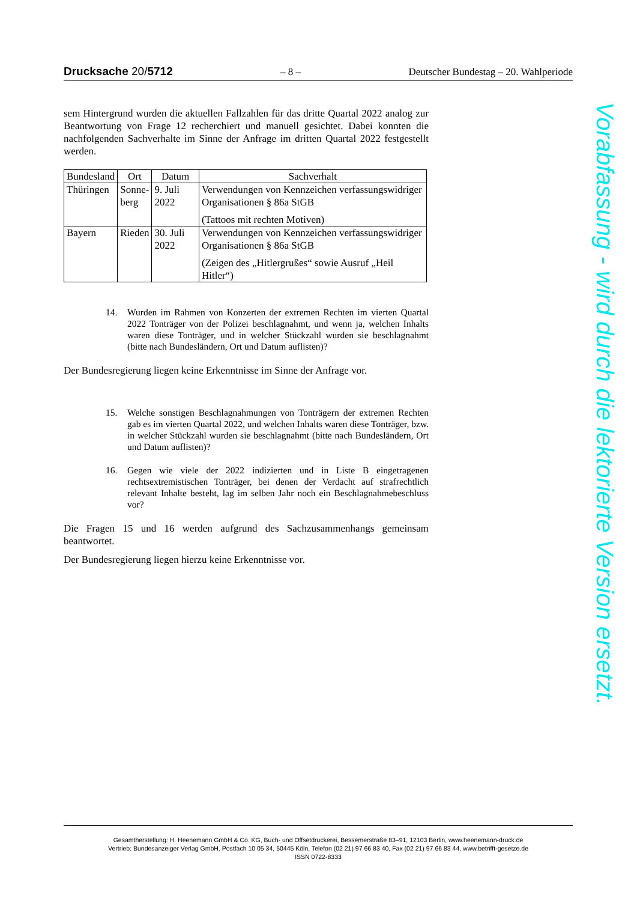Drucksache 20/5712 – 8 – Deutscher Bundestag – 20. Wahlperiode
sem Hintergrund wurden die aktuellen Fallzahlen für das dritte Quartal 2022 analog zur Beantwortung von Frage 12 recherchiert und manuell gesichtet. Dabei konnten die nachfolgenden Sachverhalte im Sinne der Anfrage im dritten Quartal 2022 festgestellt werden.
| Bundesland | Ort | Datum | Sachverhalt |
| --- | --- | --- | --- |
| Thüringen | Sonne- berg | 9. Juli 2022 | Verwendungen von Kennzeichen verfassungswidriger Organisationen § 86a StGB (Tattoos mit rechten Motiven) |
| Bayern | Rieden | 30. Juli 2022 | Verwendungen von Kennzeichen verfassungswidriger Organisationen § 86a StGB (Zeigen des „Hitlergrußes“ sowie Ausruf „Heil Hitler“) |
14. Wurden im Rahmen von Konzerten der extremen Rechten im vierten Quartal 2022 Tonträger von der Polizei beschlagnahmt, und wenn ja, welchen Inhalts waren diese Tonträger, und in welcher Stückzahl wurden sie beschlagnahmt (bitte nach Bundesländern, Ort und Datum auflisten)?
Der Bundesregierung liegen keine Erkenntnisse im Sinne der Anfrage vor.
15. Welche sonstigen Beschlagnahmungen von Tonträgern der extremen Rechten gab es im vierten Quartal 2022, und welchen Inhalts waren diese Tonträger, bzw. in welcher Stückzahl wurden sie beschlagnahmt (bitte nach Bundesländern, Ort und Datum auflisten)?
16. Gegen wie viele der 2022 indizierten und in Liste B eingetragenen rechtsextremistischen Tonträger, bei denen der Verdacht auf strafrechtlich relevant Inhalte besteht, lag im selben Jahr noch ein Beschlagnahmebeschluss vor?
Die Fragen 15 und 16 werden aufgrund des Sachzusammenhangs gemeinsam beantwortet.
Der Bundesregierung liegen hierzu keine Erkenntnisse vor.
Vorabfassung - wird durch die lektorierte Version ersetzt.
Gesamtherstellung: H. Heenemann GmbH & Co. KG, Buch- und Offsetdruckerei, Bessemerstraße 83–91, 12103 Berlin, www.heenemann-druck.de
Vertrieb: Bundesanzeiger Verlag GmbH, Postfach 10 05 34, 50445 Köln, Telefon (02 21) 97 66 83 40, Fax (02 21) 97 66 83 44, www.betrifft-gesetze.de
ISSN 0722-8333